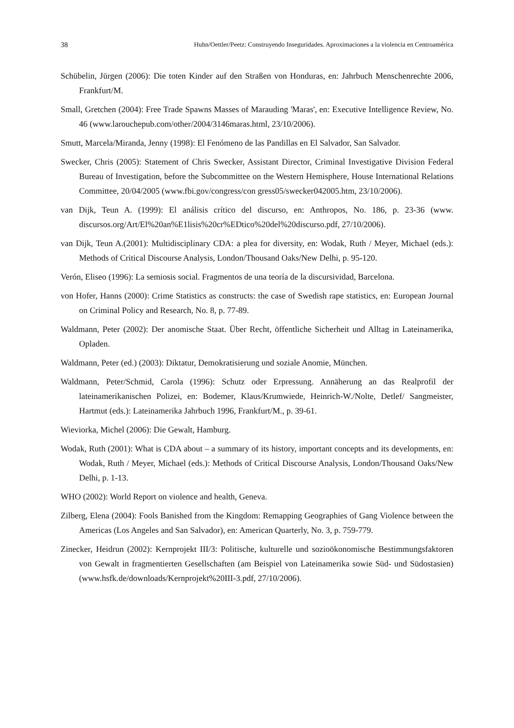38 Huhn/Oettler/Peetz: Construyendo Inseguridades. Aproximaciones a la violencia en Centroamérica
Schübelin, Jürgen (2006): Die toten Kinder auf den Straßen von Honduras, en: Jahrbuch Menschenrechte 2006, Frankfurt/M.
Small, Gretchen (2004): Free Trade Spawns Masses of Marauding 'Maras', en: Executive Intelligence Review, No. 46 (www.larouchepub.com/other/2004/3146maras.html, 23/10/2006).
Smutt, Marcela/Miranda, Jenny (1998): El Fenómeno de las Pandillas en El Salvador, San Salvador.
Swecker, Chris (2005): Statement of Chris Swecker, Assistant Director, Criminal Investigative Division Federal Bureau of Investigation, before the Subcommittee on the Western Hemisphere, House International Relations Committee, 20/04/2005 (www.fbi.gov/congress/con gress05/swecker042005.htm, 23/10/2006).
van Dijk, Teun A. (1999): El análisis crítico del discurso, en: Anthropos, No. 186, p. 23-36 (www. discursos.org/Art/El%20an%E1lisis%20cr%EDtico%20del%20discurso.pdf, 27/10/2006).
van Dijk, Teun A.(2001): Multidisciplinary CDA: a plea for diversity, en: Wodak, Ruth / Meyer, Michael (eds.): Methods of Critical Discourse Analysis, London/Thousand Oaks/New Delhi, p. 95-120.
Verón, Eliseo (1996): La semiosis social. Fragmentos de una teoría de la discursividad, Barcelona.
von Hofer, Hanns (2000): Crime Statistics as constructs: the case of Swedish rape statistics, en: European Journal on Criminal Policy and Research, No. 8, p. 77-89.
Waldmann, Peter (2002): Der anomische Staat. Über Recht, öffentliche Sicherheit und Alltag in Lateinamerika, Opladen.
Waldmann, Peter (ed.) (2003): Diktatur, Demokratisierung und soziale Anomie, München.
Waldmann, Peter/Schmid, Carola (1996): Schutz oder Erpressung. Annäherung an das Realprofil der lateinamerikanischen Polizei, en: Bodemer, Klaus/Krumwiede, Heinrich-W./Nolte, Detlef/ Sangmeister, Hartmut (eds.): Lateinamerika Jahrbuch 1996, Frankfurt/M., p. 39-61.
Wieviorka, Michel (2006): Die Gewalt, Hamburg.
Wodak, Ruth (2001): What is CDA about – a summary of its history, important concepts and its developments, en: Wodak, Ruth / Meyer, Michael (eds.): Methods of Critical Discourse Analysis, London/Thousand Oaks/New Delhi, p. 1-13.
WHO (2002): World Report on violence and health, Geneva.
Zilberg, Elena (2004): Fools Banished from the Kingdom: Remapping Geographies of Gang Violence between the Americas (Los Angeles and San Salvador), en: American Quarterly, No. 3, p. 759-779.
Zinecker, Heidrun (2002): Kernprojekt III/3: Politische, kulturelle und sozioökonomische Bestimmungsfaktoren von Gewalt in fragmentierten Gesellschaften (am Beispiel von Lateinamerika sowie Süd- und Südostasien) (www.hsfk.de/downloads/Kernprojekt%20III-3.pdf, 27/10/2006).